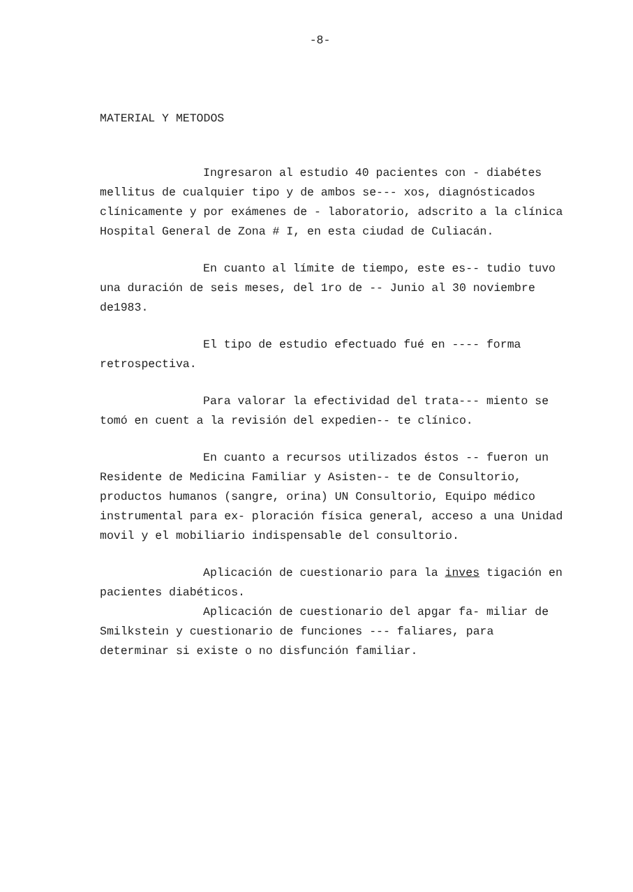-8-
MATERIAL Y METODOS
Ingresaron al estudio 40 pacientes con - diabétes mellitus de cualquier tipo y de ambos se--- xos, diagnósticados clínicamente y por exámenes de - laboratorio, adscrito a la clínica Hospital General de Zona # I, en esta ciudad de Culiacán.
En cuanto al límite de tiempo, este es-- tudio tuvo una duración de seis meses, del 1ro de -- Junio al 30 noviembre de1983.
El tipo de estudio efectuado fué en ---- forma retrospectiva.
Para valorar la efectividad del trata--- miento se tomó en cuent a la revisión del expedien-- te clínico.
En cuanto a recursos utilizados éstos -- fueron un Residente de Medicina Familiar y Asisten-- te de Consultorio, productos humanos (sangre, orina) UN Consultorio, Equipo médico instrumental para ex- ploración física general, acceso a una Unidad movil y el mobiliario indispensable del consultorio.
Aplicación de cuestionario para la inves tigación en pacientes diabéticos.
Aplicación de cuestionario del apgar fa- miliar de Smilkstein y cuestionario de funciones --- faliares, para determinar si existe o no disfunción familiar.